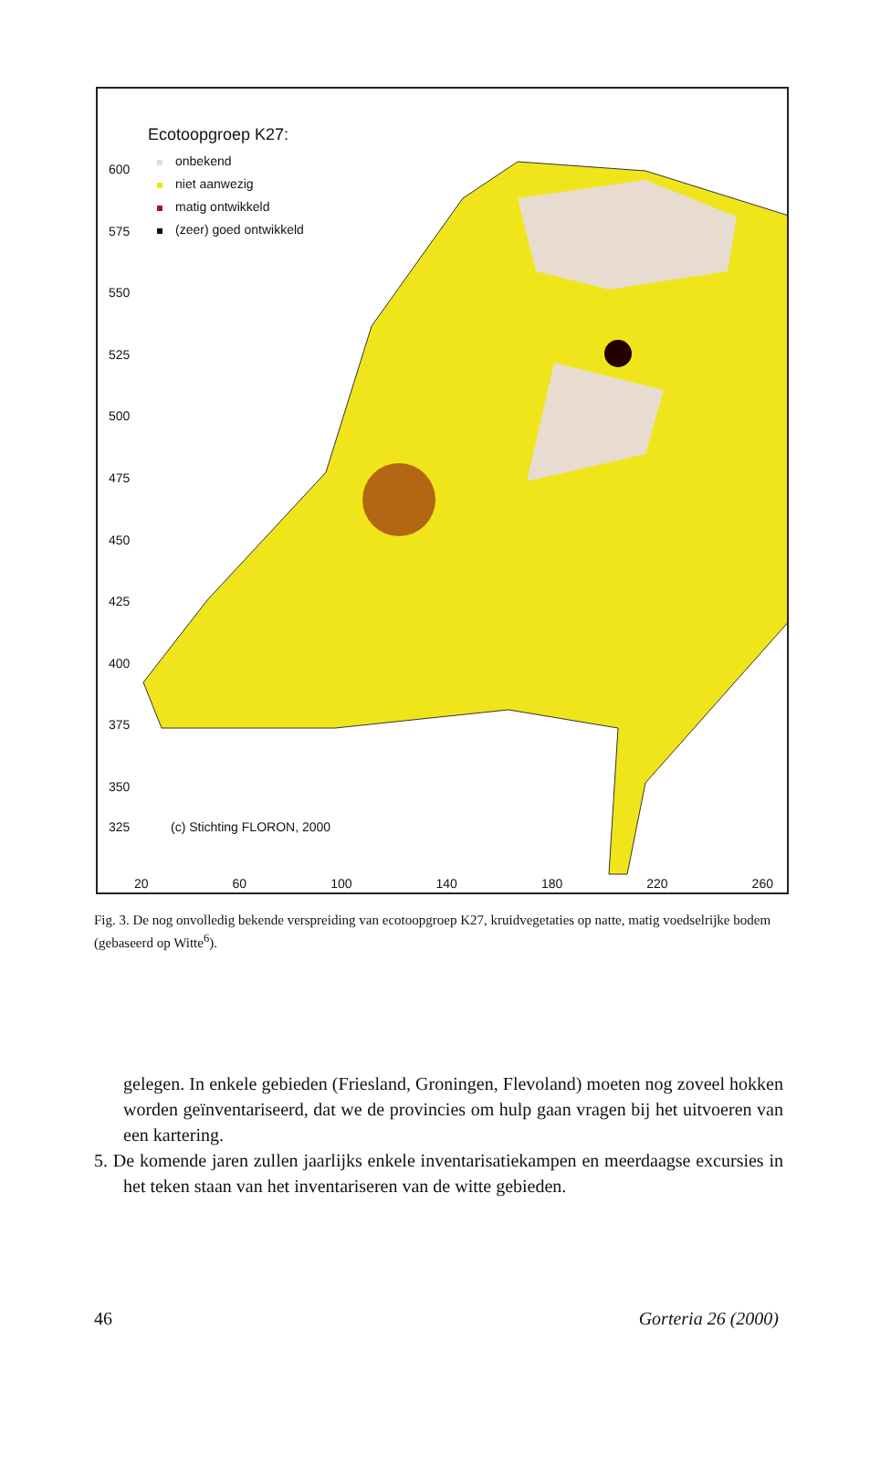600
575
550
525
500
475
450
425
400
375
350
Ecotoopgroep K27:
onbekend
niet aanwezig
matig ontwikkeld
(zeer) goed ontwikkeld
325 (c) Stichting FLORON, 2000
20 60 100 140 180 220 260
Fig. 3. De nog onvolledig bekende verspreiding van ecotoopgroep K27, kruidvegetaties op natte, matig voedselrijke bodem (gebaseerd op Witte<sup>6</sup>).
gelegen. In enkele gebieden (Friesland, Groningen, Flevoland) moeten nog zoveel hokken worden geïnventariseerd, dat we de provincies om hulp gaan vragen bij het uitvoeren van een kartering.
5. De komende jaren zullen jaarlijks enkele inventarisatiekampen en meerdaagse excursies in het teken staan van het inventariseren van de witte gebieden.
46 Gorteria 26 (2000)